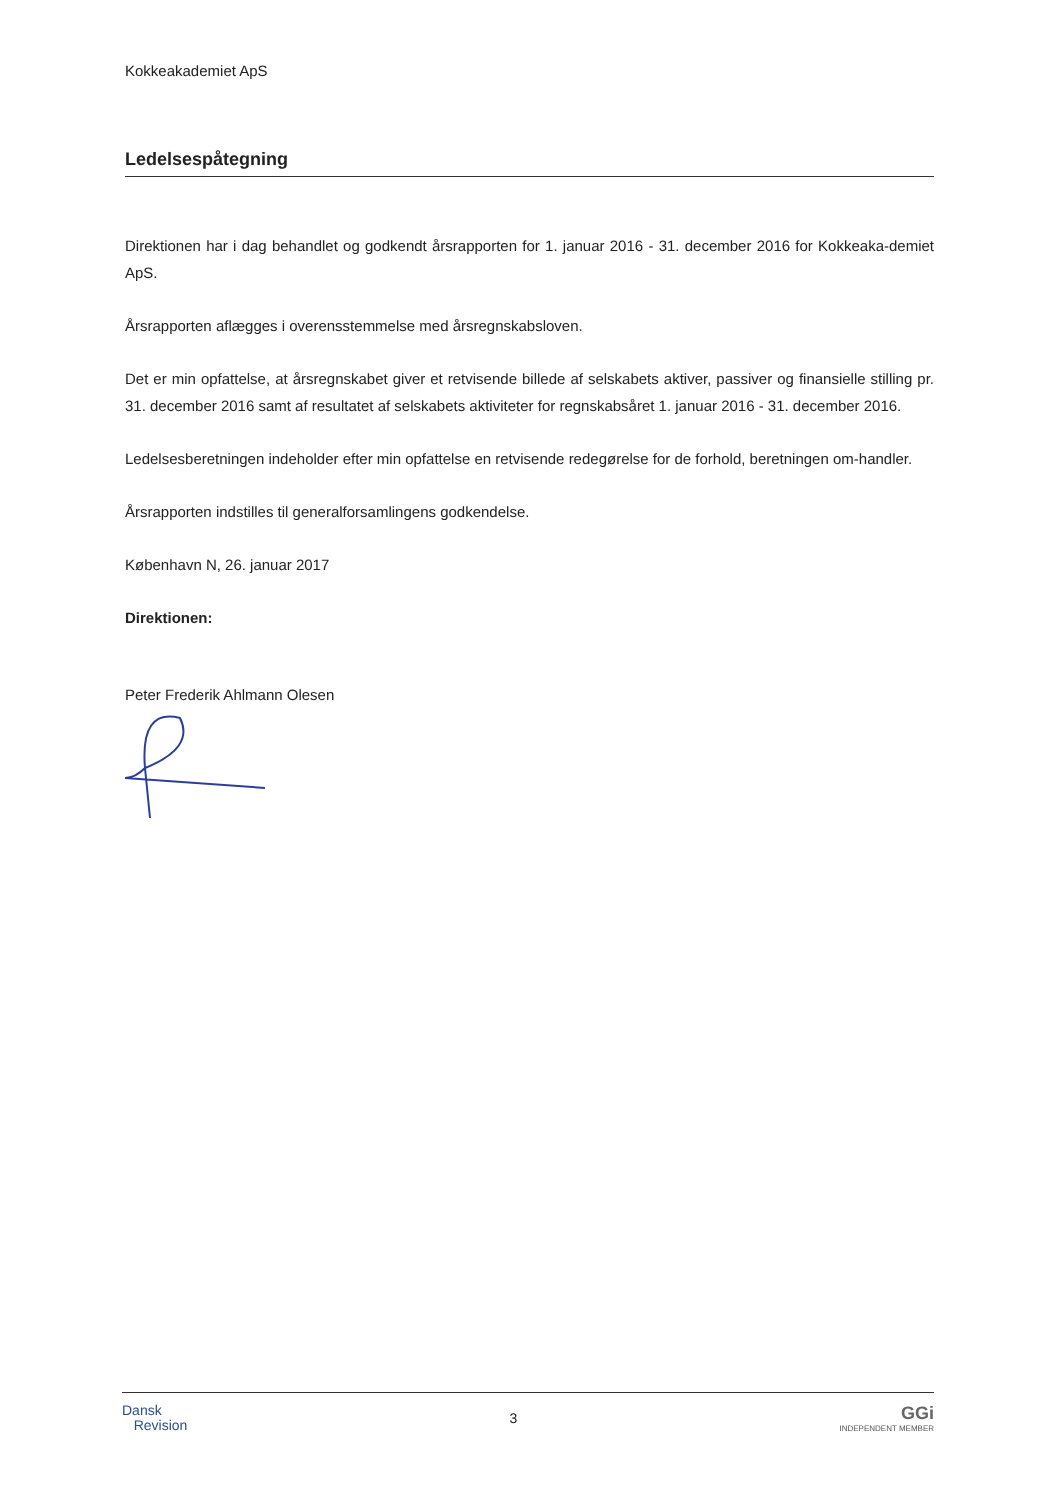Kokkeakademiet ApS
Ledelsespåtegning
Direktionen har i dag behandlet og godkendt årsrapporten for 1. januar 2016 - 31. december 2016 for Kokkeaka-demiet ApS.
Årsrapporten aflægges i overensstemmelse med årsregnskabsloven.
Det er min opfattelse, at årsregnskabet giver et retvisende billede af selskabets aktiver, passiver og finansielle stilling pr. 31. december 2016 samt af resultatet af selskabets aktiviteter for regnskabsåret 1. januar 2016 - 31. december 2016.
Ledelsesberetningen indeholder efter min opfattelse en retvisende redegørelse for de forhold, beretningen om-handler.
Årsrapporten indstilles til generalforsamlingens godkendelse.
København N, 26. januar 2017
Direktionen:
Peter Frederik Ahlmann Olesen
Dansk
Revision
3
GGi
INDEPENDENT MEMBER